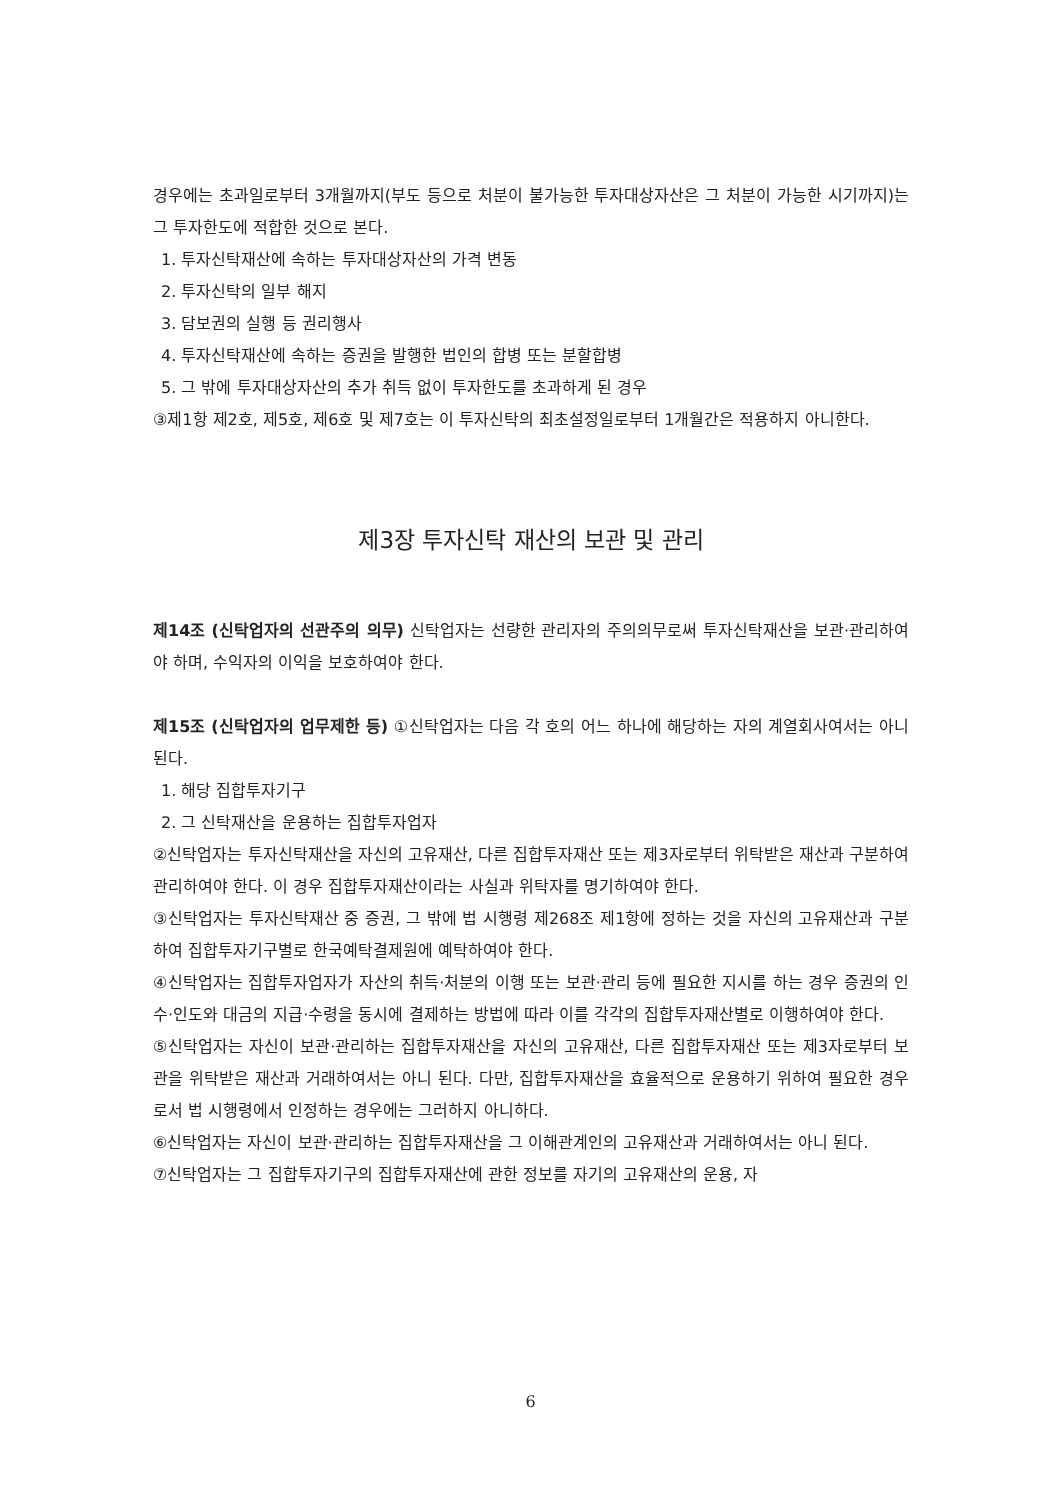경우에는 초과일로부터 3개월까지(부도 등으로 처분이 불가능한 투자대상자산은 그 처분이 가능한 시기까지)는 그 투자한도에 적합한 것으로 본다.
1. 투자신탁재산에 속하는 투자대상자산의 가격 변동
2. 투자신탁의 일부 해지
3. 담보권의 실행 등 권리행사
4. 투자신탁재산에 속하는 증권을 발행한 법인의 합병 또는 분할합병
5. 그 밖에 투자대상자산의 추가 취득 없이 투자한도를 초과하게 된 경우
③제1항 제2호, 제5호, 제6호 및 제7호는 이 투자신탁의 최초설정일로부터 1개월간은 적용하지 아니한다.
제3장 투자신탁 재산의 보관 및 관리
제14조 (신탁업자의 선관주의 의무) 신탁업자는 선량한 관리자의 주의의무로써 투자신탁재산을 보관·관리하여야 하며, 수익자의 이익을 보호하여야 한다.
제15조 (신탁업자의 업무제한 등) ①신탁업자는 다음 각 호의 어느 하나에 해당하는 자의 계열회사여서는 아니 된다.
1. 해당 집합투자기구
2. 그 신탁재산을 운용하는 집합투자업자
②신탁업자는 투자신탁재산을 자신의 고유재산, 다른 집합투자재산 또는 제3자로부터 위탁받은 재산과 구분하여 관리하여야 한다. 이 경우 집합투자재산이라는 사실과 위탁자를 명기하여야 한다.
③신탁업자는 투자신탁재산 중 증권, 그 밖에 법 시행령 제268조 제1항에 정하는 것을 자신의 고유재산과 구분하여 집합투자기구별로 한국예탁결제원에 예탁하여야 한다.
④신탁업자는 집합투자업자가 자산의 취득·처분의 이행 또는 보관·관리 등에 필요한 지시를 하는 경우 증권의 인수·인도와 대금의 지급·수령을 동시에 결제하는 방법에 따라 이를 각각의 집합투자재산별로 이행하여야 한다.
⑤신탁업자는 자신이 보관·관리하는 집합투자재산을 자신의 고유재산, 다른 집합투자재산 또는 제3자로부터 보관을 위탁받은 재산과 거래하여서는 아니 된다. 다만, 집합투자재산을 효율적으로 운용하기 위하여 필요한 경우로서 법 시행령에서 인정하는 경우에는 그러하지 아니하다.
⑥신탁업자는 자신이 보관·관리하는 집합투자재산을 그 이해관계인의 고유재산과 거래하여서는 아니 된다.
⑦신탁업자는 그 집합투자기구의 집합투자재산에 관한 정보를 자기의 고유재산의 운용, 자
6